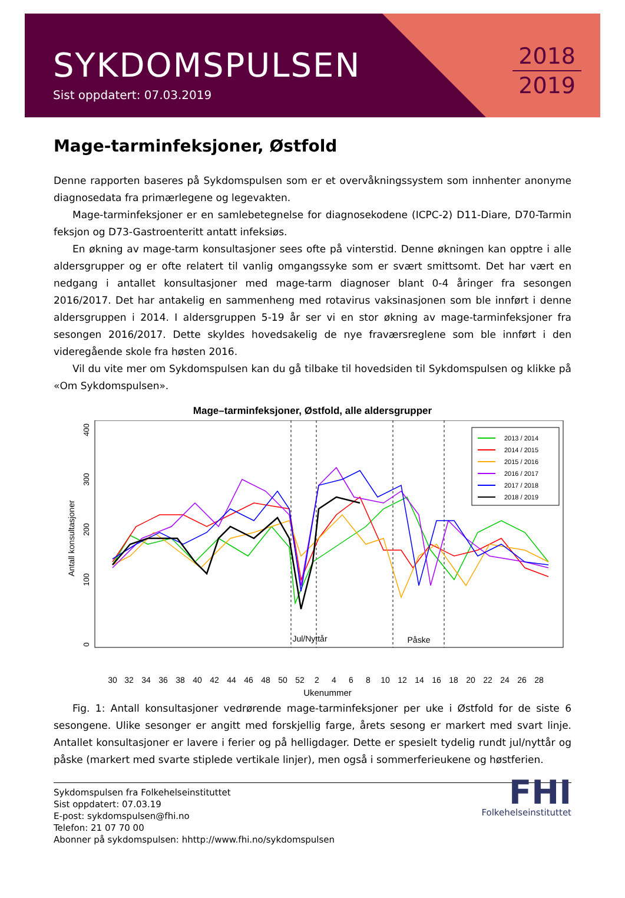SYKDOMSPULSEN
Sist oppdatert: 07.03.2019
2018
2019
Mage-tarminfeksjoner, Østfold
Denne rapporten baseres på Sykdomspulsen som er et overvåkningssystem som innhenter anonyme diagnosedata fra primærlegene og legevakten.
Mage-tarminfeksjoner er en samlebetegnelse for diagnosekodene (ICPC-2) D11-Diare, D70-Tarmin feksjon og D73-Gastroenteritt antatt infeksiøs.
En økning av mage-tarm konsultasjoner sees ofte på vinterstid. Denne økningen kan opptre i alle aldersgrupper og er ofte relatert til vanlig omgangssyke som er svært smittsomt. Det har vært en nedgang i antallet konsultasjoner med mage-tarm diagnoser blant 0-4 åringer fra sesongen 2016/2017. Det har antakelig en sammenheng med rotavirus vaksinasjonen som ble innført i denne aldersgruppen i 2014. I aldersgruppen 5-19 år ser vi en stor økning av mage-tarminfeksjoner fra sesongen 2016/2017. Dette skyldes hovedsakelig de nye fraværsreglene som ble innført i den videregående skole fra høsten 2016.
Vil du vite mer om Sykdomspulsen kan du gå tilbake til hovedsiden til Sykdomspulsen og klikke på «Om Sykdomspulsen».
Mage–tarminfeksjoner, Østfold, alle aldersgrupper
Antall konsultasjoner
0
100
200
300
400
Jul/Nyttår
Påske
2013 / 2014
2014 / 2015
2015 / 2016
2016 / 2017
2017 / 2018
2018 / 2019
30
32
34
36
38
40
42
44
46
48
50
52
2
4
6
8
10
12
14
16
18
20
22
24
26
28
Ukenummer
Fig. 1: Antall konsultasjoner vedrørende mage-tarminfeksjoner per uke i Østfold for de siste 6 sesongene. Ulike sesonger er angitt med forskjellig farge, årets sesong er markert med svart linje. Antallet konsultasjoner er lavere i ferier og på helligdager. Dette er spesielt tydelig rundt jul/nyttår og påske (markert med svarte stiplede vertikale linjer), men også i sommerferieukene og høstferien.
Sykdomspulsen fra Folkehelseinstituttet
Sist oppdatert: 07.03.19
E-post: sykdomspulsen@fhi.no
Telefon: 21 07 70 00
Abonner på sykdomspulsen: hhttp://www.fhi.no/sykdomspulsen
FHI
Folkehelseinstituttet